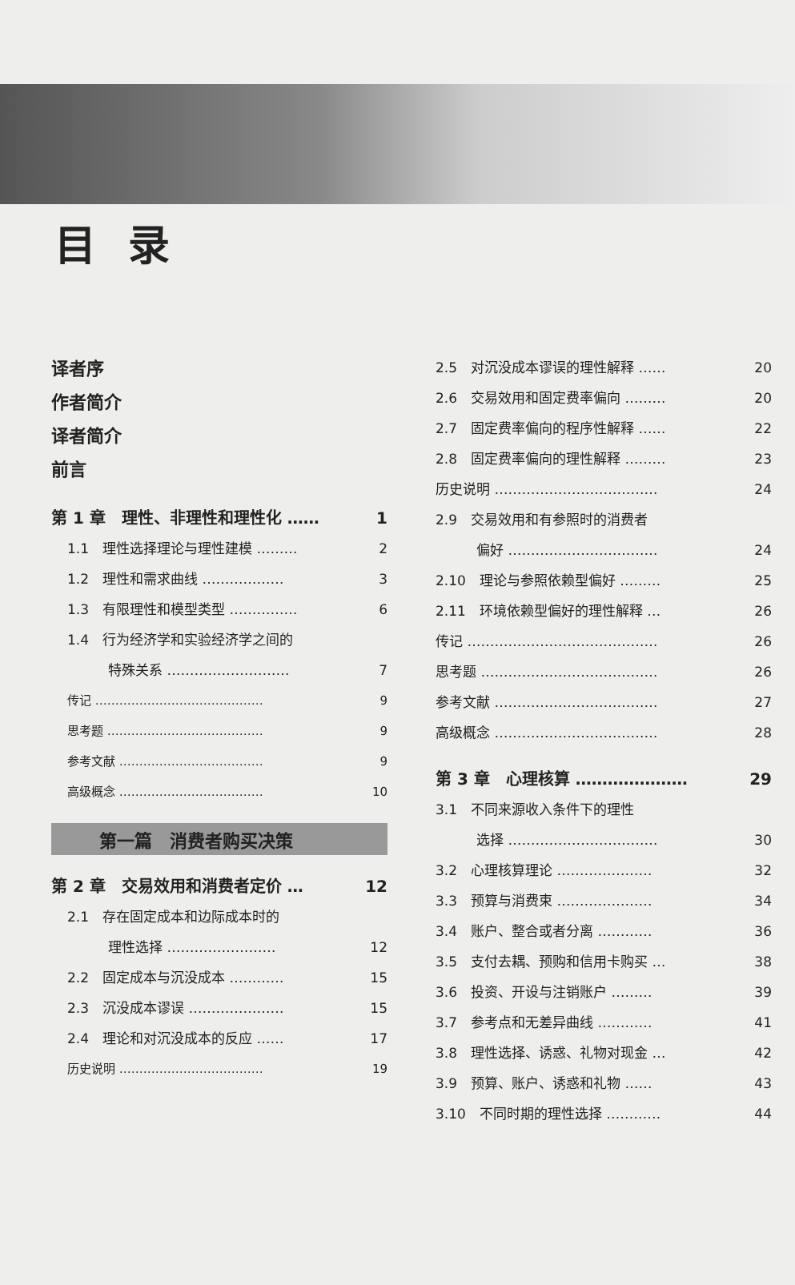目录
译者序
作者简介
译者简介
前言
第 1 章　理性、非理性和理性化 …… 1
1.1　理性选择理论与理性建模 ……… 2
1.2　理性和需求曲线 ……………… 3
1.3　有限理性和模型类型 …………… 6
1.4　行为经济学和实验经济学之间的
　　　特殊关系 ………………………
7
传记 …………………………………… 9
思考题 ………………………………… 9
参考文献 ……………………………… 9
高级概念 ……………………………… 10
第一篇　消费者购买决策
第 2 章　交易效用和消费者定价 … 12
2.1　存在固定成本和边际成本时的
　　　理性选择 ……………………
12
2.2　固定成本与沉没成本 ………… 15
2.3　沉没成本谬误 ………………… 15
2.4　理论和对沉没成本的反应 …… 17
历史说明 ……………………………… 19
2.5　对沉没成本谬误的理性解释 …… 20
2.6　交易效用和固定费率偏向 ……… 20
2.7　固定费率偏向的程序性解释 …… 22
2.8　固定费率偏向的理性解释 ……… 23
历史说明 ……………………………… 24
2.9　交易效用和有参照时的消费者
　　　偏好 ……………………………
24
2.10　理论与参照依赖型偏好 ……… 25
2.11　环境依赖型偏好的理性解释 … 26
传记 …………………………………… 26
思考题 ………………………………… 26
参考文献 ……………………………… 27
高级概念 ……………………………… 28
第 3 章　心理核算 ………………… 29
3.1　不同来源收入条件下的理性
　　　选择 ……………………………
30
3.2　心理核算理论 ………………… 32
3.3　预算与消费束 ………………… 34
3.4　账户、整合或者分离 ………… 36
3.5　支付去耦、预购和信用卡购买 … 38
3.6　投资、开设与注销账户 ……… 39
3.7　参考点和无差异曲线 ………… 41
3.8　理性选择、诱惑、礼物对现金 … 42
3.9　预算、账户、诱惑和礼物 …… 43
3.10　不同时期的理性选择 ………… 44